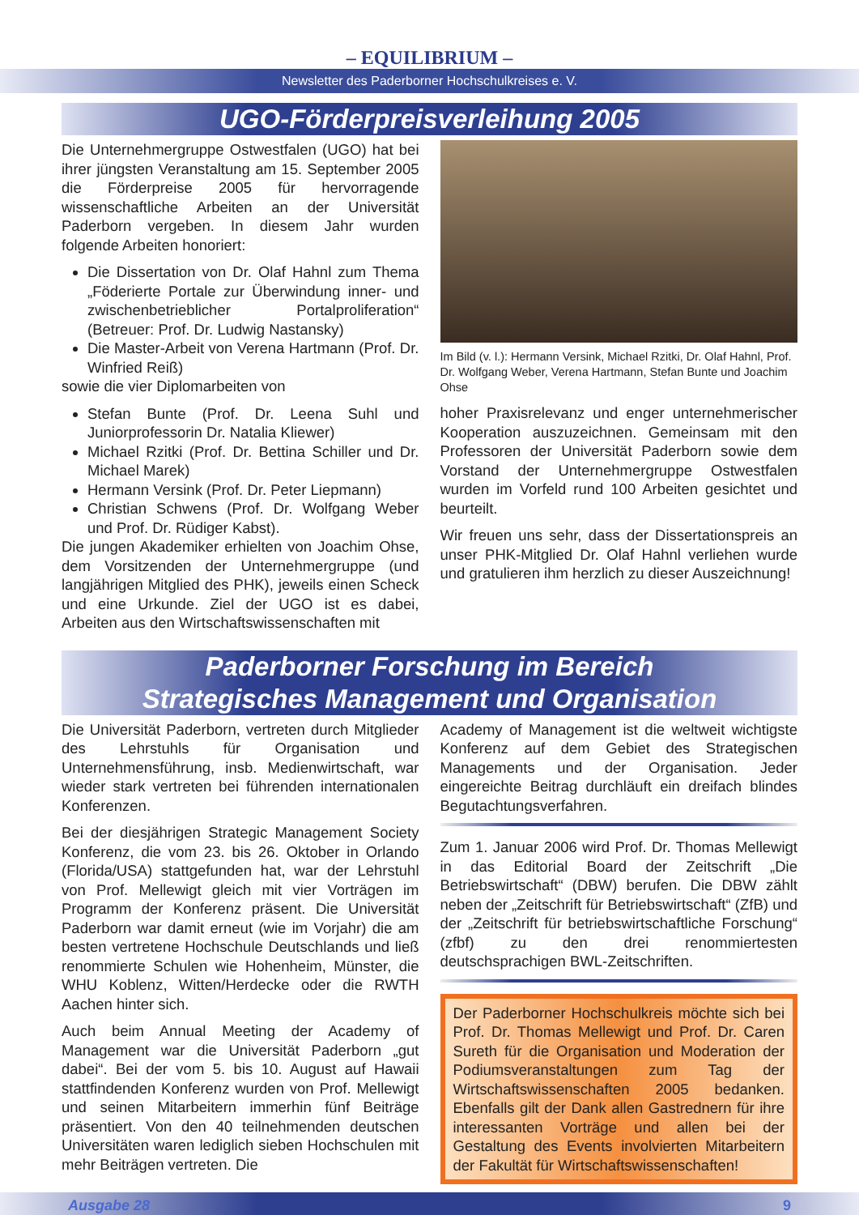– EQUILIBRIUM –
Newsletter des Paderborner Hochschulkreises e. V.
UGO-Förderpreisverleihung 2005
Die Unternehmergruppe Ostwestfalen (UGO) hat bei ihrer jüngsten Veranstaltung am 15. September 2005 die Förderpreise 2005 für hervorragende wissenschaftliche Arbeiten an der Universität Paderborn vergeben. In diesem Jahr wurden folgende Arbeiten honoriert:
Die Dissertation von Dr. Olaf Hahnl zum Thema „Föderierte Portale zur Überwindung inner- und zwischenbetrieblicher Portalproliferation“ (Betreuer: Prof. Dr. Ludwig Nastansky)
Die Master-Arbeit von Verena Hartmann (Prof. Dr. Winfried Reiß)
sowie die vier Diplomarbeiten von
Stefan Bunte (Prof. Dr. Leena Suhl und Juniorprofessorin Dr. Natalia Kliewer)
Michael Rzitki (Prof. Dr. Bettina Schiller und Dr. Michael Marek)
Hermann Versink (Prof. Dr. Peter Liepmann)
Christian Schwens (Prof. Dr. Wolfgang Weber und Prof. Dr. Rüdiger Kabst).
Die jungen Akademiker erhielten von Joachim Ohse, dem Vorsitzenden der Unternehmergruppe (und langjährigen Mitglied des PHK), jeweils einen Scheck und eine Urkunde. Ziel der UGO ist es dabei, Arbeiten aus den Wirtschaftswissenschaften mit
Im Bild (v. l.): Hermann Versink, Michael Rzitki, Dr. Olaf Hahnl, Prof. Dr. Wolfgang Weber, Verena Hartmann, Stefan Bunte und Joachim Ohse
hoher Praxisrelevanz und enger unternehmerischer Kooperation auszuzeichnen. Gemeinsam mit den Professoren der Universität Paderborn sowie dem Vorstand der Unternehmergruppe Ostwestfalen wurden im Vorfeld rund 100 Arbeiten gesichtet und beurteilt.
Wir freuen uns sehr, dass der Dissertationspreis an unser PHK-Mitglied Dr. Olaf Hahnl verliehen wurde und gratulieren ihm herzlich zu dieser Auszeichnung!
Paderborner Forschung im Bereich
Strategisches Management und Organisation
Die Universität Paderborn, vertreten durch Mitglieder des Lehrstuhls für Organisation und Unternehmensführung, insb. Medienwirtschaft, war wieder stark vertreten bei führenden internationalen Konferenzen.
Bei der diesjährigen Strategic Management Society Konferenz, die vom 23. bis 26. Oktober in Orlando (Florida/USA) stattgefunden hat, war der Lehrstuhl von Prof. Mellewigt gleich mit vier Vorträgen im Programm der Konferenz präsent. Die Universität Paderborn war damit erneut (wie im Vorjahr) die am besten vertretene Hochschule Deutschlands und ließ renommierte Schulen wie Hohenheim, Münster, die WHU Koblenz, Witten/Herdecke oder die RWTH Aachen hinter sich.
Auch beim Annual Meeting der Academy of Management war die Universität Paderborn „gut dabei“. Bei der vom 5. bis 10. August auf Hawaii stattfindenden Konferenz wurden von Prof. Mellewigt und seinen Mitarbeitern immerhin fünf Beiträge präsentiert. Von den 40 teilnehmenden deutschen Universitäten waren lediglich sieben Hochschulen mit mehr Beiträgen vertreten. Die
Academy of Management ist die weltweit wichtigste Konferenz auf dem Gebiet des Strategischen Managements und der Organisation. Jeder eingereichte Beitrag durchläuft ein dreifach blindes Begutachtungsverfahren.
Zum 1. Januar 2006 wird Prof. Dr. Thomas Mellewigt in das Editorial Board der Zeitschrift „Die Betriebswirtschaft“ (DBW) berufen. Die DBW zählt neben der „Zeitschrift für Betriebswirtschaft“ (ZfB) und der „Zeitschrift für betriebswirtschaftliche Forschung“ (zfbf) zu den drei renommiertesten deutschsprachigen BWL-Zeitschriften.
Der Paderborner Hochschulkreis möchte sich bei Prof. Dr. Thomas Mellewigt und Prof. Dr. Caren Sureth für die Organisation und Moderation der Podiumsveranstaltungen zum Tag der Wirtschaftswissenschaften 2005 bedanken. Ebenfalls gilt der Dank allen Gastrednern für ihre interessanten Vorträge und allen bei der Gestaltung des Events involvierten Mitarbeitern der Fakultät für Wirtschaftswissenschaften!
Ausgabe 28 9